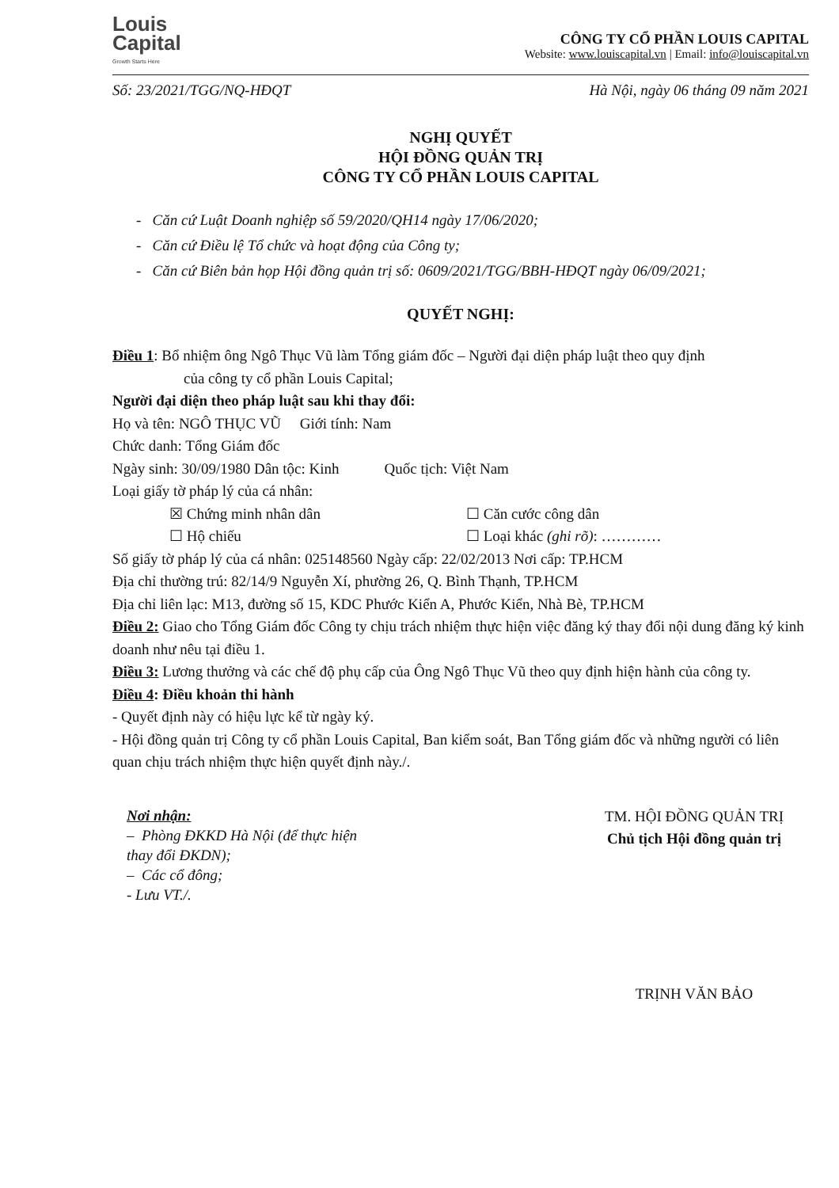Louis
Capital
Growth Starts Here
CÔNG TY CỔ PHẦN LOUIS CAPITAL
Website: www.louiscapital.vn | Email: info@louiscapital.vn
Số: 23/2021/TGG/NQ-HĐQT Hà Nội, ngày 06 tháng 09 năm 2021
NGHỊ QUYẾT
HỘI ĐỒNG QUẢN TRỊ
CÔNG TY CỔ PHẦN LOUIS CAPITAL
- Căn cứ Luật Doanh nghiệp số 59/2020/QH14 ngày 17/06/2020;
- Căn cứ Điều lệ Tổ chức và hoạt động của Công ty;
- Căn cứ Biên bản họp Hội đồng quản trị số: 0609/2021/TGG/BBH-HĐQT ngày 06/09/2021;
QUYẾT NGHỊ:
Điều 1: Bổ nhiệm ông Ngô Thục Vũ làm Tổng giám đốc – Người đại diện pháp luật theo quy định
của công ty cổ phần Louis Capital;
Người đại diện theo pháp luật sau khi thay đổi:
Họ và tên: NGÔ THỤC VŨ Giới tính: Nam
Chức danh: Tổng Giám đốc
Ngày sinh: 30/09/1980 Dân tộc: Kinh Quốc tịch: Việt Nam
Loại giấy tờ pháp lý của cá nhân:
☒ Chứng minh nhân dân ☐ Căn cước công dân
☐ Hộ chiếu ☐ Loại khác (ghi rõ): …………
Số giấy tờ pháp lý của cá nhân: 025148560 Ngày cấp: 22/02/2013 Nơi cấp: TP.HCM
Địa chỉ thường trú: 82/14/9 Nguyễn Xí, phường 26, Q. Bình Thạnh, TP.HCM
Địa chỉ liên lạc: M13, đường số 15, KDC Phước Kiển A, Phước Kiển, Nhà Bè, TP.HCM
Điều 2: Giao cho Tổng Giám đốc Công ty chịu trách nhiệm thực hiện việc đăng ký thay đổi nội dung đăng ký kinh doanh như nêu tại điều 1.
Điều 3: Lương thưởng và các chế độ phụ cấp của Ông Ngô Thục Vũ theo quy định hiện hành của công ty.
Điều 4: Điều khoản thi hành
- Quyết định này có hiệu lực kể từ ngày ký.
- Hội đồng quản trị Công ty cổ phần Louis Capital, Ban kiểm soát, Ban Tổng giám đốc và những người có liên quan chịu trách nhiệm thực hiện quyết định này./.
Nơi nhận:
– Phòng ĐKKD Hà Nội (để thực hiện thay đổi ĐKDN);
– Các cổ đông;
- Lưu VT./.
TM. HỘI ĐỒNG QUẢN TRỊ
Chủ tịch Hội đồng quản trị
TRỊNH VĂN BẢO